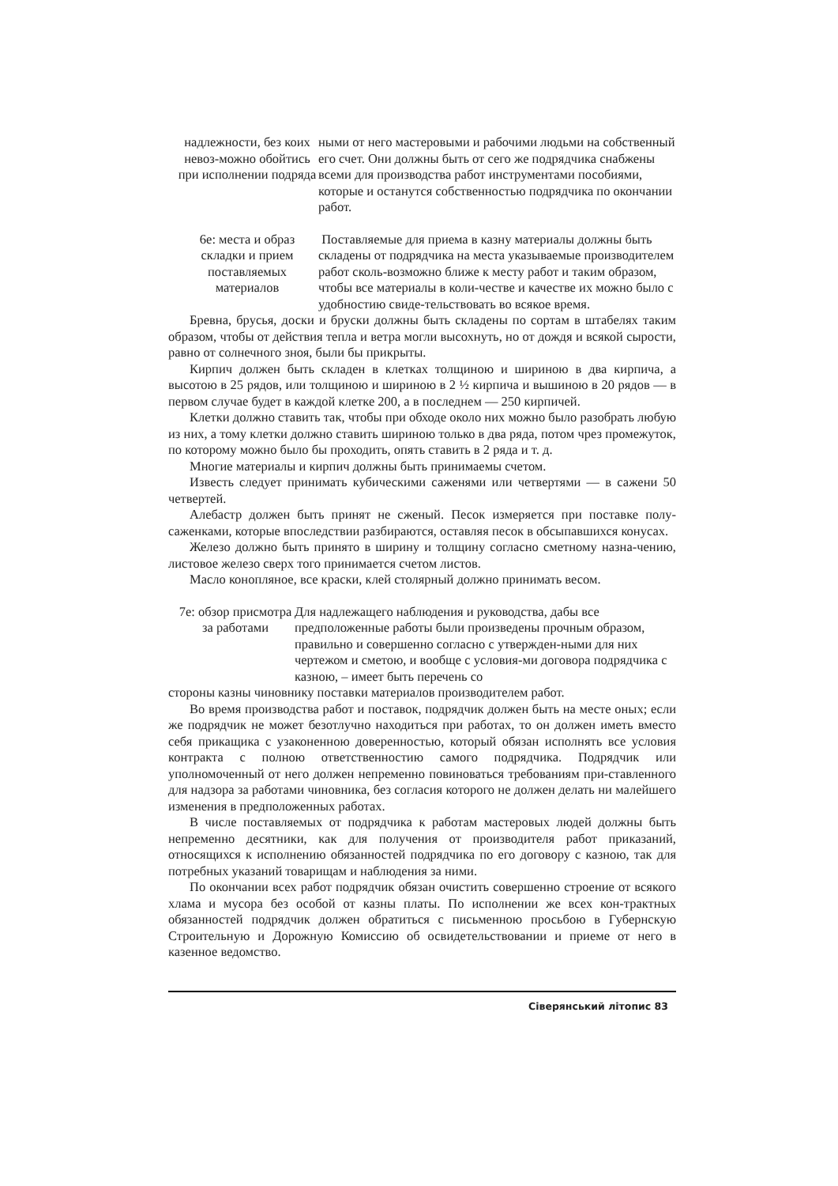надлежности, без коих невоз-можно обойтись при исполнении подряда
ными от него мастеровыми и рабочими людьми на собственный его счет. Они должны быть от сего же подрядчика снабжены всеми для производства работ инструментами пособиями, которые и останутся собственностью подрядчика по окончании работ.
6е: места и образ складки и прием поставляемых материалов
Поставляемые для приема в казну материалы должны быть складены от подрядчика на места указываемые производителем работ сколь-возможно ближе к месту работ и таким образом, чтобы все материалы в коли-честве и качестве их можно было с удобностию свиде-тельствовать во всякое время.
Бревна, брусья, доски и бруски должны быть складены по сортам в штабелях таким образом, чтобы от действия тепла и ветра могли высохнуть, но от дождя и всякой сырости, равно от солнечного зноя, были бы прикрыты.
Кирпич должен быть складен в клетках толщиною и шириною в два кирпича, а высотою в 25 рядов, или толщиною и шириною в 2 ½ кирпича и вышиною в 20 рядов — в первом случае будет в каждой клетке 200, а в последнем — 250 кирпичей.
Клетки должно ставить так, чтобы при обходе около них можно было разобрать любую из них, а тому клетки должно ставить шириною только в два ряда, потом чрез промежуток, по которому можно было бы проходить, опять ставить в 2 ряда и т. д.
Многие материалы и кирпич должны быть принимаемы счетом.
Известь следует принимать кубическими саженями или четвертями — в сажени 50 четвертей.
Алебастр должен быть принят не сженый. Песок измеряется при поставке полу-саженками, которые впоследствии разбираются, оставляя песок в обсыпавшихся конусах.
Железо должно быть принято в ширину и толщину согласно сметному назна-чению, листовое железо сверх того принимается счетом листов.
Масло конопляное, все краски, клей столярный должно принимать весом.
7е: обзор присмотра за работами
Для надлежащего наблюдения и руководства, дабы все предположенные работы были произведены прочным образом, правильно и совершенно согласно с утвержден-ными для них чертежом и сметою, и вообще с условия-ми договора подрядчика с казною, – имеет быть перечень со
стороны казны чиновнику поставки материалов производителем работ.
Во время производства работ и поставок, подрядчик должен быть на месте оных; если же подрядчик не может безотлучно находиться при работах, то он должен иметь вместо себя прикащика с узаконенною доверенностью, который обязан исполнять все условия контракта с полною ответственностию самого подрядчика. Подрядчик или уполномоченный от него должен непременно повиноваться требованиям при-ставленного для надзора за работами чиновника, без согласия которого не должен делать ни малейшего изменения в предположенных работах.
В числе поставляемых от подрядчика к работам мастеровых людей должны быть непременно десятники, как для получения от производителя работ приказаний, относящихся к исполнению обязанностей подрядчика по его договору с казною, так для потребных указаний товарищам и наблюдения за ними.
По окончании всех работ подрядчик обязан очистить совершенно строение от всякого хлама и мусора без особой от казны платы. По исполнении же всех кон-трактных обязанностей подрядчик должен обратиться с письменною просьбою в Губернскую Строительную и Дорожную Комиссию об освидетельствовании и приеме от него в казенное ведомство.
Сіверянський літопис 83